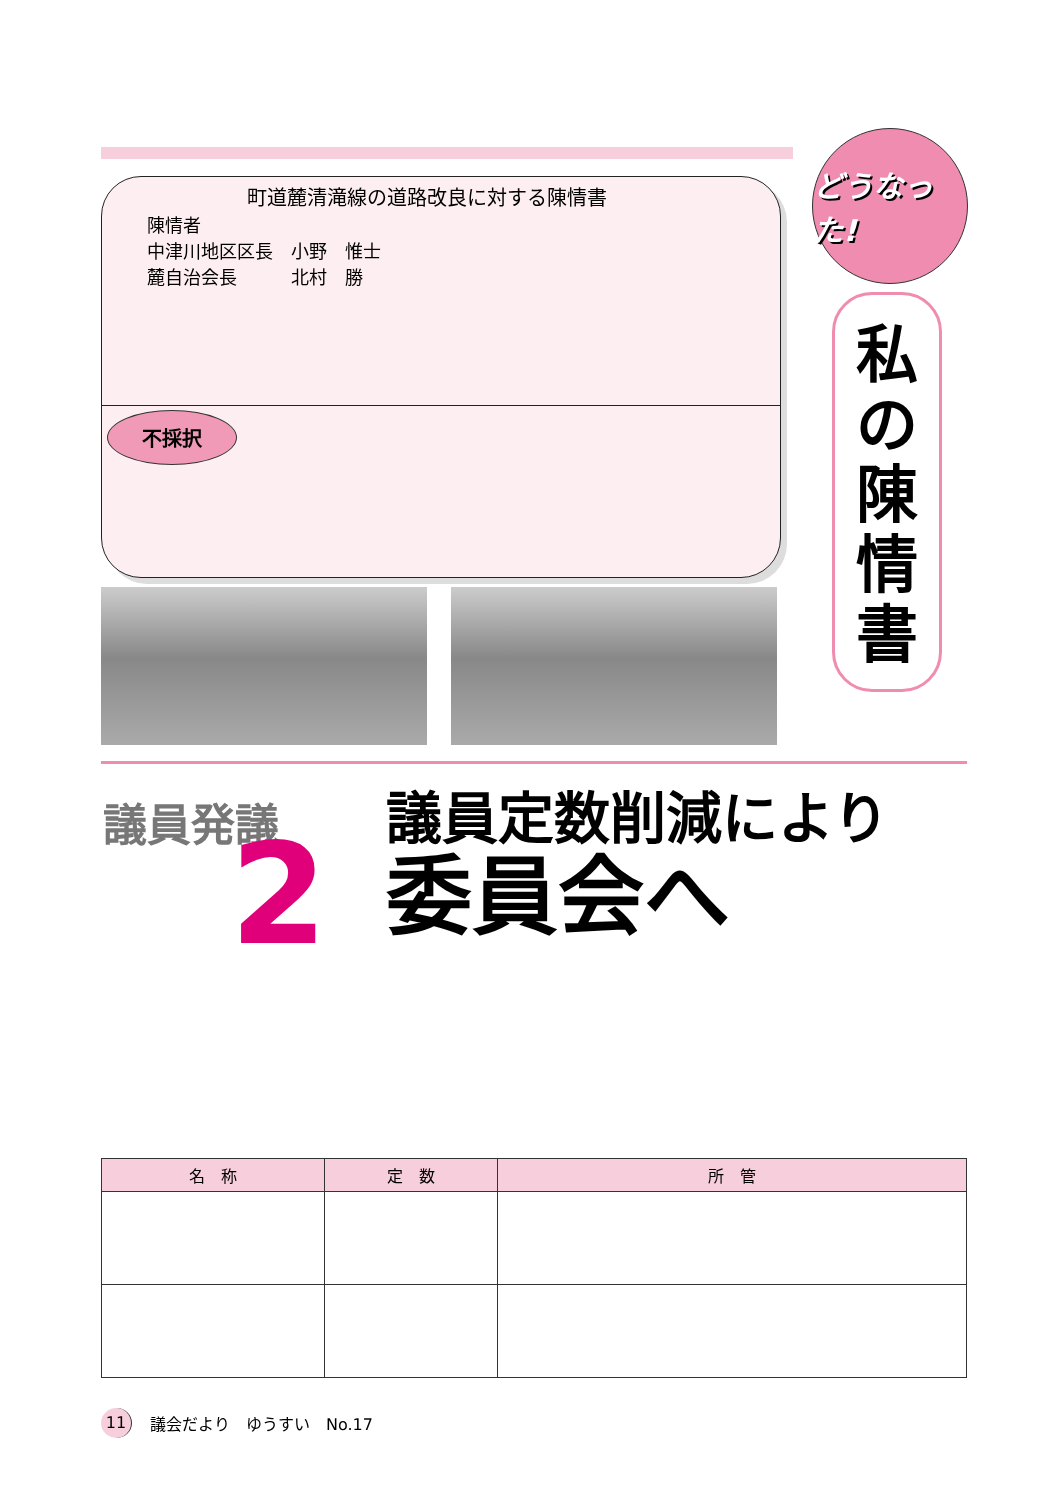町道麓清滝線の道路改良に対する陳情書
陳情者
中津川地区区長　小野　惟士
麓自治会長　　　北村　勝
不採択
どうなった!
私
の
陳
情
書
議員発議
2
議員定数削減により
委員会へ
| 名 称 | 定 数 | 所 管 |
| --- | --- | --- |
11 議会だより　ゆうすい　No.17